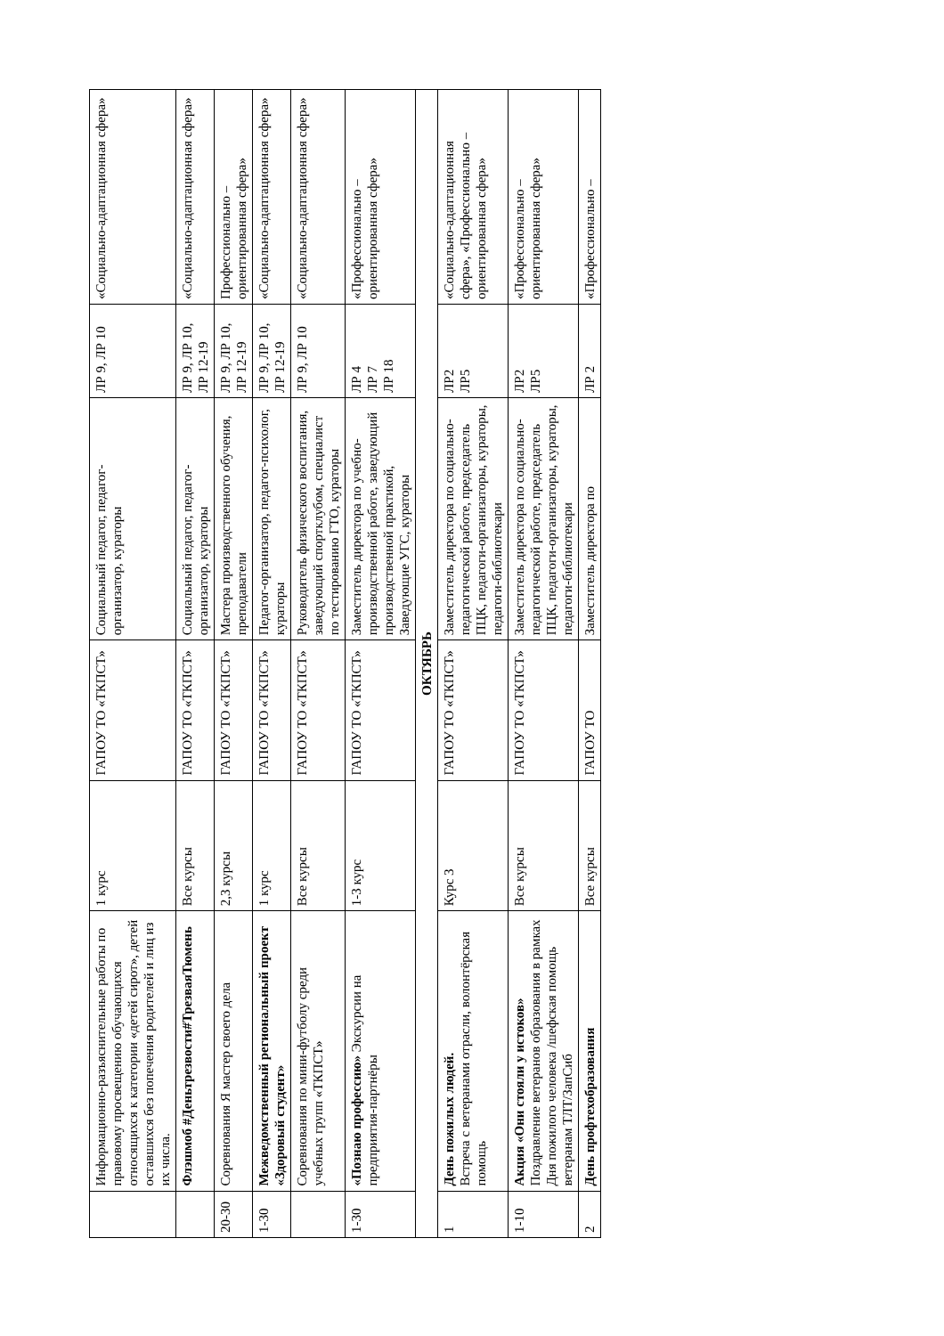| | Информационно-разъяснительные работы по правовому просвещению обучающихся относящихся к категории «детей сирот», детей оставшихся без попечения родителей и лиц из их числа. | 1 курс | ГАПОУ ТО «ТКПСТ» | Социальный педагог, педагог-организатор, кураторы | ЛР 9, ЛР 10 | «Социально-адаптационная сфера» |
| | Флэшмоб #Деньтрезвости#ТрезваяТюмень | Все курсы | ГАПОУ ТО «ТКПСТ» | Социальный педагог, педагог-организатор, кураторы | ЛР 9, ЛР 10, ЛР 12-19 | «Социально-адаптационная сфера» |
| 20-30 | Соревнования Я мастер своего дела | 2,3 курсы | ГАПОУ ТО «ТКПСТ» | Мастера производственного обучения, преподаватели | ЛР 9, ЛР 10, ЛР 12-19 | Профессионально – ориентированная сфера» |
| 1-30 | Межведомственный региональный проект «Здоровый студент» | 1 курс | ГАПОУ ТО «ТКПСТ» | Педагог-организатор, педагог-психолог, кураторы | ЛР 9, ЛР 10, ЛР 12-19 | «Социально-адаптационная сфера» |
| | Соревнования по мини-футболу среди учебных групп «ТКПСТ» | Все курсы | ГАПОУ ТО «ТКПСТ» | Руководитель физического воспитания, заведующий спортклубом, специалист по тестированию ГТО, кураторы | ЛР 9, ЛР 10 | «Социально-адаптационная сфера» |
| 1-30 | «Познаю профессию» Экскурсии на предприятия-партнёры | 1-3 курс | ГАПОУ ТО «ТКПСТ» | Заместитель директора по учебно-производственной работе, заведующий производственной практикой, Заведующие УГС, кураторы | ЛР 4 ЛР 7 ЛР 18 | «Профессионально – ориентированная сфера» |
| ОКТЯБРЬ | | | | | | |
| 1 | День пожилых людей. Встреча с ветеранами отрасли, волонтёрская помощь | Курс 3 | ГАПОУ ТО «ТКПСТ» | Заместитель директора по социально-педагогической работе, председатель ПЦК, педагоги-организаторы, кураторы, педагоги-библиотекари | ЛР2 ЛР5 | «Социально-адаптационная сфера», «Профессионально – ориентированная сфера» |
| 1-10 | Акция «Они стояли у истоков» Поздравление ветеранов образования в рамках Дня пожилого человека /шефская помощь ветеранам ТЛТ/ЗапСиб | Все курсы | ГАПОУ ТО «ТКПСТ» | Заместитель директора по социально-педагогической работе, председатель ПЦК, педагоги-организаторы, кураторы, педагоги-библиотекари | ЛР2 ЛР5 | «Профессионально – ориентированная сфера» |
| 2 | День профтехобразования | Все курсы | ГАПОУ ТО | Заместитель директора по | ЛР 2 | «Профессионально – |